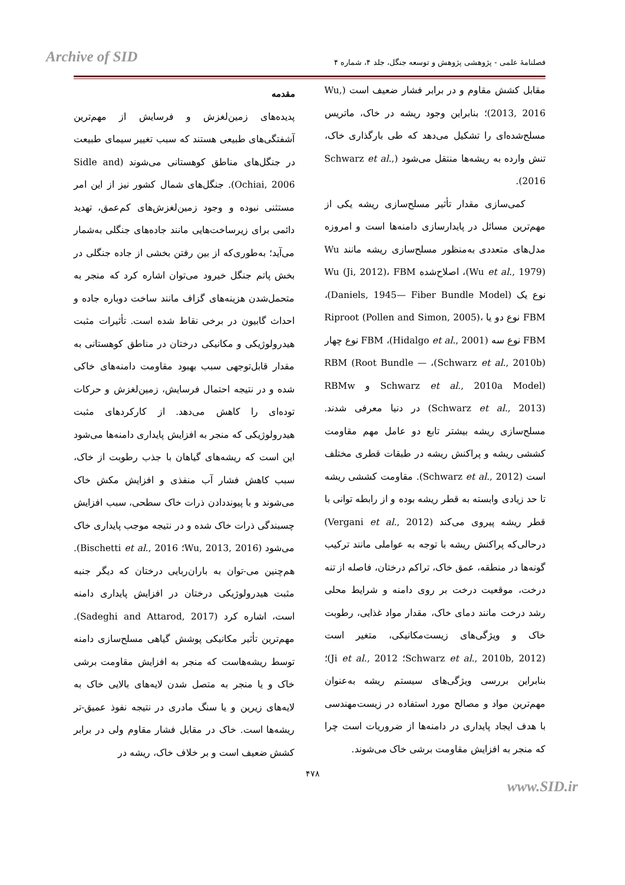Archive of SID فصلنامهٔ علمی - پژوهشی پژوهش و توسعه جنگل، جلد ۴، شماره ۴
مقدمه
پدیده‌های زمین‌لغزش و فرسایش از مهم‌ترین آشفتگی‌های طبیعی هستند که سبب تغییر سیمای طبیعت در جنگل‌های مناطق کوهستانی می‌شوند (Sidle and Ochiai, 2006). جنگل‌های شمال کشور نیز از این امر مستثنی نبوده و وجود زمین‌لغزش‌های کم‌عمق، تهدید دائمی برای زیرساخت‌هایی مانند جاده‌های جنگلی به‌شمار می‌آید؛ به‌طوری‌که از بین رفتن بخشی از جاده جنگلی در بخش پاتم جنگل خیرود می‌توان اشاره کرد که منجر به متحمل‌شدن هزینه‌های گزاف مانند ساخت دوباره جاده و احداث گابیون در برخی نقاط شده است. تأثیرات مثبت هیدرولوژیکی و مکانیکی درختان در مناطق کوهستانی به مقدار قابل‌توجهی سبب بهبود مقاومت دامنه‌های خاکی شده و در نتیجه احتمال فرسایش، زمین‌لغزش و حرکات توده‌ای را کاهش می‌دهد. از کارکردهای مثبت هیدرولوژیکی که منجر به افزایش پایداری دامنه‌ها می‌شود این است که ریشه‌های گیاهان با جذب رطوبت از خاک، سبب کاهش فشار آب منفذی و افزایش مکش خاک می‌شوند و با پیونددادن ذرات خاک سطحی، سبب افزایش چسبندگی ذرات خاک شده و در نتیجه موجب پایداری خاک می‌شود (Wu, 2013, 2016؛ Bischetti et al., 2016). هم‌چنین می-توان به باران‌ربایی درختان که دیگر جنبه مثبت هیدرولوژیکی درختان در افزایش پایداری دامنه است، اشاره کرد (Sadeghi and Attarod, 2017). مهم‌ترین تأثیر مکانیکی پوشش گیاهی مسلح‌سازی دامنه توسط ریشه‌هاست که منجر به افزایش مقاومت برشی خاک و یا منجر به متصل شدن لایه‌های بالایی خاک به لایه‌های زیرین و یا سنگ مادری در نتیجه نفوذ عمیق-تر ریشه‌ها است. خاک در مقابل فشار مقاوم ولی در برابر کشش ضعیف است و بر خلاف خاک، ریشه در
مقابل کشش مقاوم و در برابر فشار ضعیف است (Wu, 2013, 2016)؛ بنابراین وجود ریشه در خاک، ماتریس مسلح‌شده‌ای را تشکیل می‌دهد که طی بارگذاری خاک، تنش وارده به ریشه‌ها منتقل می‌شود (Schwarz et al., 2016).
کمی‌سازی مقدار تأثیر مسلح‌سازی ریشه یکی از مهم‌ترین مسائل در پایدارسازی دامنه‌ها است و امروزه مدل‌های متعددی به‌منظور مسلح‌سازی ریشه مانند Wu (Wu et al., 1979)، اصلاح‌شده Wu (Ji, 2012)، FBM نوع یک (Daniels, 1945— Fiber Bundle Model)، FBM نوع دو یا Riproot (Pollen and Simon, 2005)، FBM نوع سه (Hidalgo et al., 2001)، FBM نوع چهار (Schwarz et al., 2010b)، RBM (Root Bundle —Schwarz et al., 2010a Model) و RBMw (Schwarz et al., 2013) در دنیا معرفی شدند. مسلح‌سازی ریشه بیشتر تابع دو عامل مهم مقاومت کششی ریشه و پراکنش ریشه در طبقات قطری مختلف است (Schwarz et al., 2012). مقاومت کششی ریشه تا حد زیادی وابسته به قطر ریشه بوده و از رابطه توانی با قطر ریشه پیروی می‌کند (Vergani et al., 2012) درحالی‌که پراکنش ریشه با توجه به عواملی مانند ترکیب گونه‌ها در منطقه، عمق خاک، تراکم درختان، فاصله از تنه درخت، موقعیت درخت بر روی دامنه و شرایط محلی رشد درخت مانند دمای خاک، مقدار مواد غذایی، رطوبت خاک و ویژگی‌های زیست‌مکانیکی، متغیر است (Schwarz et al., 2010b, 2012؛ Ji et al., 2012)؛ بنابراین بررسی ویژگی‌های سیستم ریشه به‌عنوان مهم‌ترین مواد و مصالح مورد استفاده در زیست‌مهندسی با هدف ایجاد پایداری در دامنه‌ها از ضروریات است چرا که منجر به افزایش مقاومت برشی خاک می‌شوند.
۴۷۸
www.SID.ir